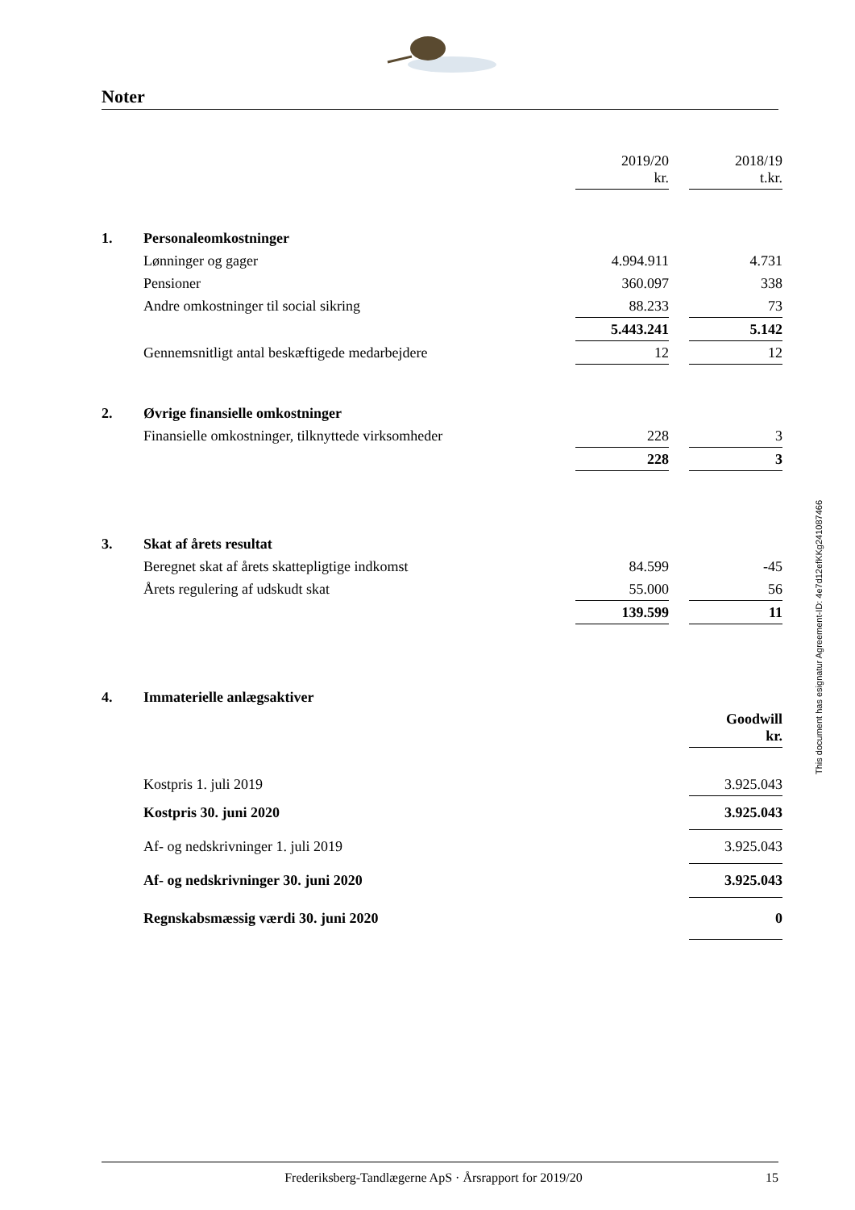Noter
| | | 2019/20 kr. | | 2018/19 t.kr. |
| 1. | Personaleomkostninger | | | |
| | Lønninger og gager | 4.994.911 | | 4.731 |
| | Pensioner | 360.097 | | 338 |
| | Andre omkostninger til social sikring | 88.233 | | 73 |
| | | 5.443.241 | | 5.142 |
| | Gennemsnitligt antal beskæftigede medarbejdere | 12 | | 12 |
| 2. | Øvrige finansielle omkostninger | | | |
| | Finansielle omkostninger, tilknyttede virksomheder | 228 | | 3 |
| | | 228 | | 3 |
| 3. | Skat af årets resultat | | | |
| | Beregnet skat af årets skattepligtige indkomst | 84.599 | | -45 |
| | Årets regulering af udskudt skat | 55.000 | | 56 |
| | | 139.599 | | 11 |
| 4. | Immaterielle anlægsaktiver | | | |
| | | | | Goodwill kr. |
| | Kostpris 1. juli 2019 | | | 3.925.043 |
| | Kostpris 30. juni 2020 | | | 3.925.043 |
| | Af- og nedskrivninger 1. juli 2019 | | | 3.925.043 |
| | Af- og nedskrivninger 30. juni 2020 | | | 3.925.043 |
| | Regnskabsmæssig værdi 30. juni 2020 | | | 0 |
This document has esignatur Agreement-ID: 4e7d12efKKg241087466
Frederiksberg-Tandlægerne ApS · Årsrapport for 2019/20 15